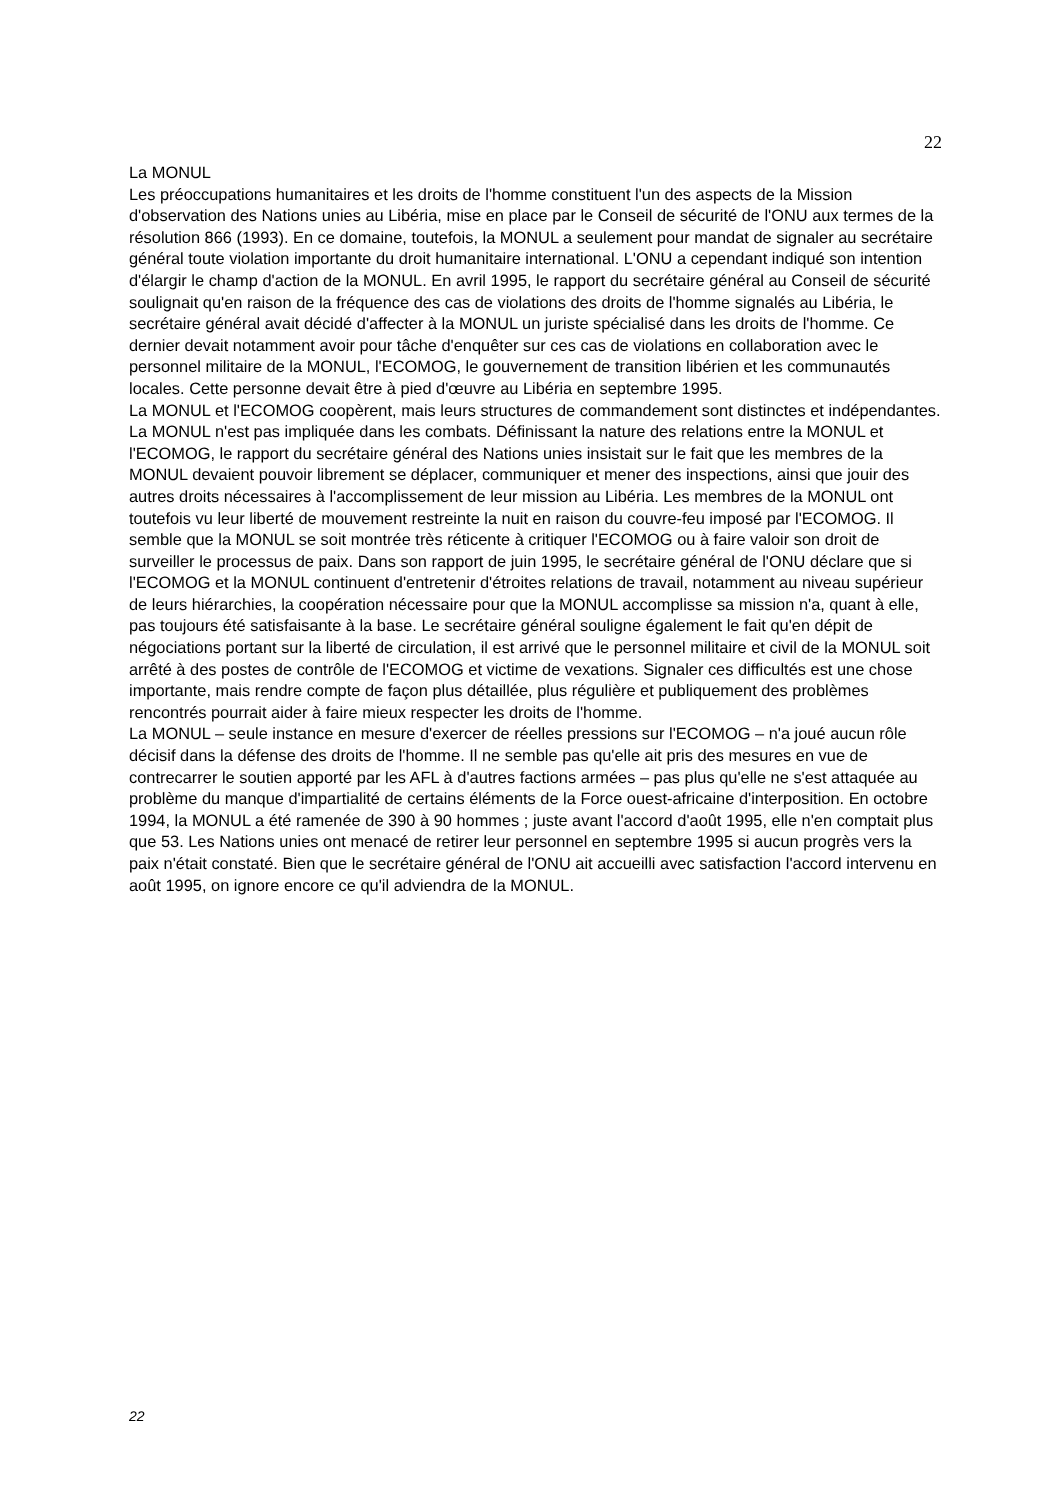22
La MONUL
Les préoccupations humanitaires et les droits de l'homme constituent l'un des aspects de la Mission d'observation des Nations unies au Libéria, mise en place par le Conseil de sécurité de l'ONU aux termes de la résolution 866 (1993). En ce domaine, toutefois, la MONUL a seulement pour mandat de signaler au secrétaire général toute violation importante du droit humanitaire international. L'ONU a cependant indiqué son intention d'élargir le champ d'action de la MONUL. En avril 1995, le rapport du secrétaire général au Conseil de sécurité soulignait qu'en raison de la fréquence des cas de violations des droits de l'homme signalés au Libéria, le secrétaire général avait décidé d'affecter à la MONUL un juriste spécialisé dans les droits de l'homme. Ce dernier devait notamment avoir pour tâche d'enquêter sur ces cas de violations en collaboration avec le personnel militaire de la MONUL, l'ECOMOG, le gouvernement de transition libérien et les communautés locales. Cette personne devait être à pied d'œuvre au Libéria en septembre 1995.
La MONUL et l'ECOMOG coopèrent, mais leurs structures de commandement sont distinctes et indépendantes. La MONUL n'est pas impliquée dans les combats. Définissant la nature des relations entre la MONUL et l'ECOMOG, le rapport du secrétaire général des Nations unies insistait sur le fait que les membres de la MONUL devaient pouvoir librement se déplacer, communiquer et mener des inspections, ainsi que jouir des autres droits nécessaires à l'accomplissement de leur mission au Libéria. Les membres de la MONUL ont toutefois vu leur liberté de mouvement restreinte la nuit en raison du couvre-feu imposé par l'ECOMOG. Il semble que la MONUL se soit montrée très réticente à critiquer l'ECOMOG ou à faire valoir son droit de surveiller le processus de paix. Dans son rapport de juin 1995, le secrétaire général de l'ONU déclare que si l'ECOMOG et la MONUL continuent d'entretenir d'étroites relations de travail, notamment au niveau supérieur de leurs hiérarchies, la coopération nécessaire pour que la MONUL accomplisse sa mission n'a, quant à elle, pas toujours été satisfaisante à la base. Le secrétaire général souligne également le fait qu'en dépit de négociations portant sur la liberté de circulation, il est arrivé que le personnel militaire et civil de la MONUL soit arrêté à des postes de contrôle de l'ECOMOG et victime de vexations. Signaler ces difficultés est une chose importante, mais rendre compte de façon plus détaillée, plus régulière et publiquement des problèmes rencontrés pourrait aider à faire mieux respecter les droits de l'homme.
La MONUL – seule instance en mesure d'exercer de réelles pressions sur l'ECOMOG – n'a joué aucun rôle décisif dans la défense des droits de l'homme. Il ne semble pas qu'elle ait pris des mesures en vue de contrecarrer le soutien apporté par les AFL à d'autres factions armées – pas plus qu'elle ne s'est attaquée au problème du manque d'impartialité de certains éléments de la Force ouest-africaine d'interposition. En octobre 1994, la MONUL a été ramenée de 390 à 90 hommes ; juste avant l'accord d'août 1995, elle n'en comptait plus que 53. Les Nations unies ont menacé de retirer leur personnel en septembre 1995 si aucun progrès vers la paix n'était constaté. Bien que le secrétaire général de l'ONU ait accueilli avec satisfaction l'accord intervenu en août 1995, on ignore encore ce qu'il adviendra de la MONUL.
22